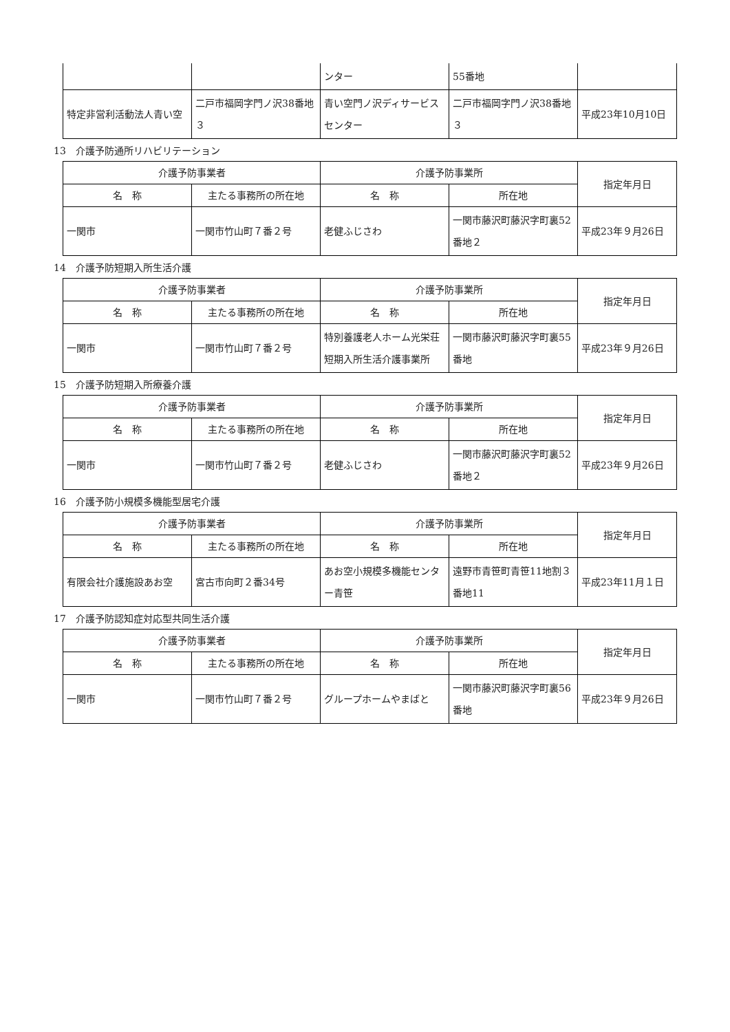| | | ンター | 55番地 | |
| 特定非営利活動法人青い空 | 二戸市福岡字門ノ沢38番地３ | 青い空門ノ沢ディサービスセンター | 二戸市福岡字門ノ沢38番地３ | 平成23年10月10日 |
13　介護予防通所リハビリテーション
| 介護予防事業者 | | 介護予防事業所 | | 指定年月日 |
| --- | --- | --- | --- | --- |
| 名 称 | 主たる事務所の所在地 | 名 称 | 所在地 | |
| 一関市 | 一関市竹山町７番２号 | 老健ふじさわ | 一関市藤沢町藤沢字町裏52番地２ | 平成23年９月26日 |
14　介護予防短期入所生活介護
| 介護予防事業者 | | 介護予防事業所 | | 指定年月日 |
| --- | --- | --- | --- | --- |
| 名 称 | 主たる事務所の所在地 | 名 称 | 所在地 | |
| 一関市 | 一関市竹山町７番２号 | 特別養護老人ホーム光栄荘短期入所生活介護事業所 | 一関市藤沢町藤沢字町裏55番地 | 平成23年９月26日 |
15　介護予防短期入所療養介護
| 介護予防事業者 | | 介護予防事業所 | | 指定年月日 |
| --- | --- | --- | --- | --- |
| 名 称 | 主たる事務所の所在地 | 名 称 | 所在地 | |
| 一関市 | 一関市竹山町７番２号 | 老健ふじさわ | 一関市藤沢町藤沢字町裏52番地２ | 平成23年９月26日 |
16　介護予防小規模多機能型居宅介護
| 介護予防事業者 | | 介護予防事業所 | | 指定年月日 |
| --- | --- | --- | --- | --- |
| 名 称 | 主たる事務所の所在地 | 名 称 | 所在地 | |
| 有限会社介護施設あお空 | 宮古市向町２番34号 | あお空小規模多機能センター青笹 | 遠野市青笹町青笹11地割３番地11 | 平成23年11月１日 |
17　介護予防認知症対応型共同生活介護
| 介護予防事業者 | | 介護予防事業所 | | 指定年月日 |
| --- | --- | --- | --- | --- |
| 名 称 | 主たる事務所の所在地 | 名 称 | 所在地 | |
| 一関市 | 一関市竹山町７番２号 | グループホームやまばと | 一関市藤沢町藤沢字町裏56番地 | 平成23年９月26日 |